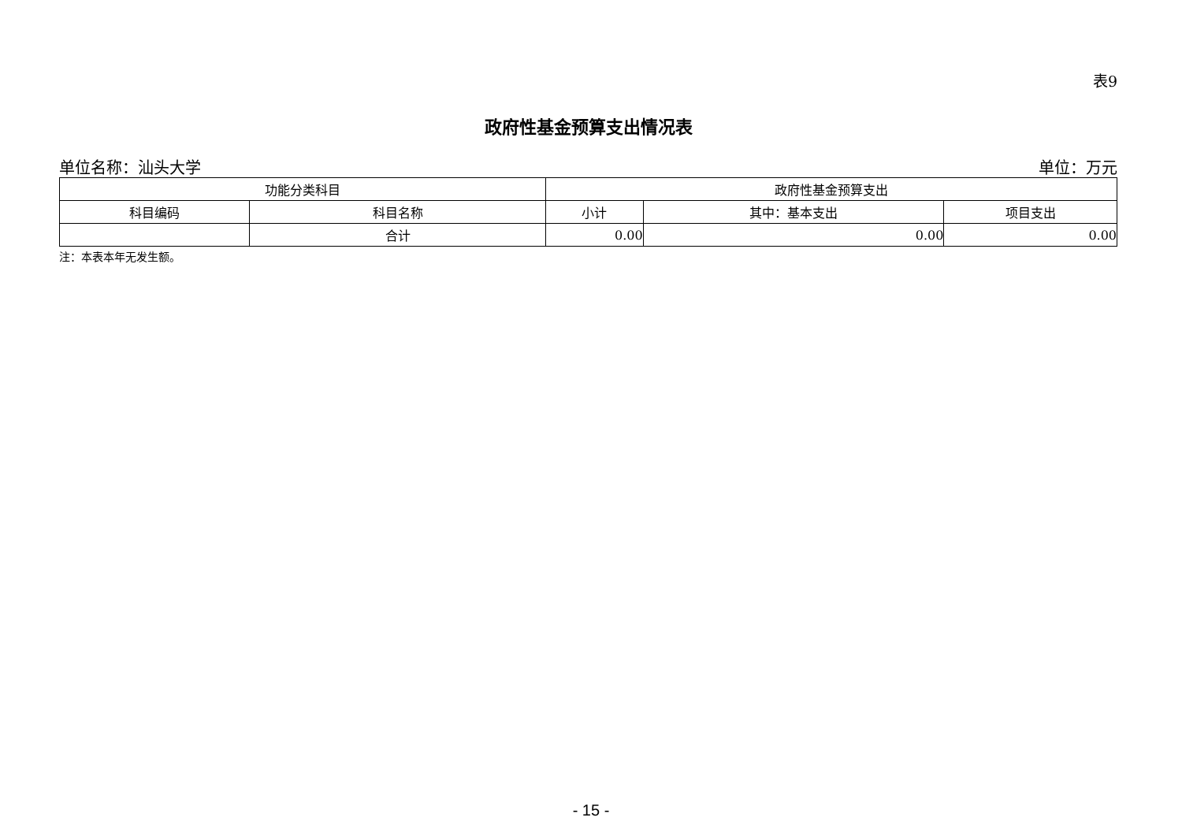表9
政府性基金预算支出情况表
单位名称：汕头大学 单位：万元
| 功能分类科目 | | 政府性基金预算支出 | | |
| --- | --- | --- | --- | --- |
| 科目编码 | 科目名称 | 小计 | 其中：基本支出 | 项目支出 |
| | 合计 | 0.00 | 0.00 | 0.00 |
注：本表本年无发生额。
- 15 -